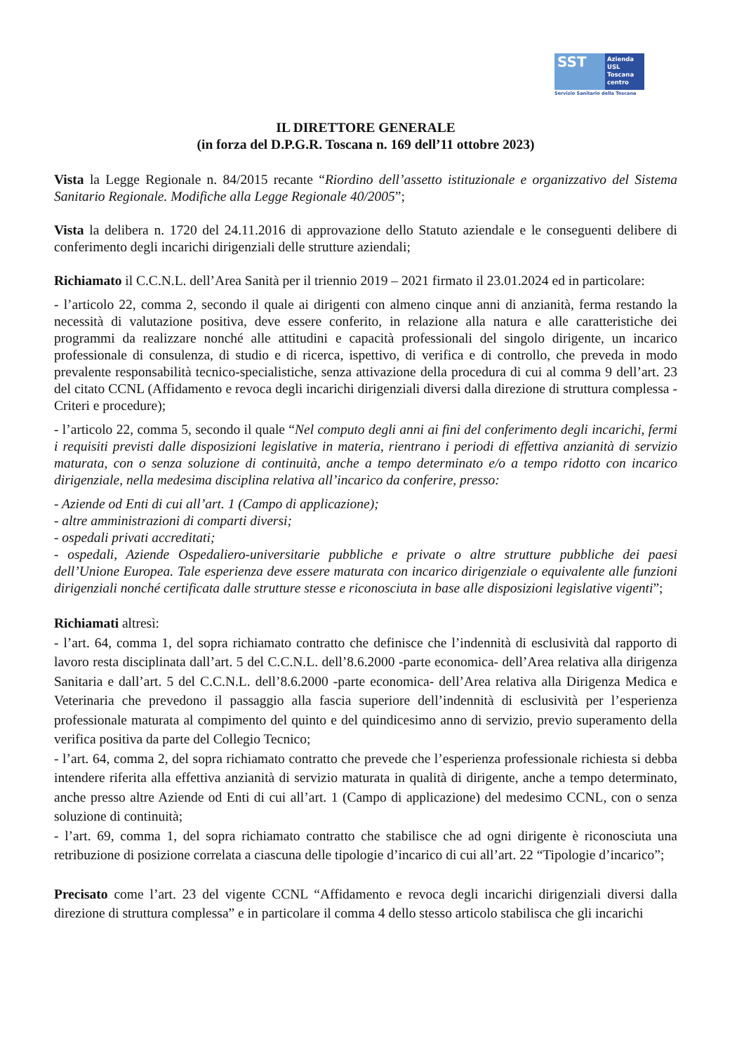SST
Azienda
USL
Toscana
centro
Servizio Sanitario della Toscana
IL DIRETTORE GENERALE
(in forza del D.P.G.R. Toscana n. 169 dell’11 ottobre 2023)
Vista la Legge Regionale n. 84/2015 recante “Riordino dell’assetto istituzionale e organizzativo del Sistema Sanitario Regionale. Modifiche alla Legge Regionale 40/2005”;
Vista la delibera n. 1720 del 24.11.2016 di approvazione dello Statuto aziendale e le conseguenti delibere di conferimento degli incarichi dirigenziali delle strutture aziendali;
Richiamato il C.C.N.L. dell’Area Sanità per il triennio 2019 – 2021 firmato il 23.01.2024 ed in particolare:
- l’articolo 22, comma 2, secondo il quale ai dirigenti con almeno cinque anni di anzianità, ferma restando la necessità di valutazione positiva, deve essere conferito, in relazione alla natura e alle caratteristiche dei programmi da realizzare nonché alle attitudini e capacità professionali del singolo dirigente, un incarico professionale di consulenza, di studio e di ricerca, ispettivo, di verifica e di controllo, che preveda in modo prevalente responsabilità tecnico-specialistiche, senza attivazione della procedura di cui al comma 9 dell’art. 23 del citato CCNL (Affidamento e revoca degli incarichi dirigenziali diversi dalla direzione di struttura complessa - Criteri e procedure);
- l’articolo 22, comma 5, secondo il quale “Nel computo degli anni ai fini del conferimento degli incarichi, fermi i requisiti previsti dalle disposizioni legislative in materia, rientrano i periodi di effettiva anzianità di servizio maturata, con o senza soluzione di continuità, anche a tempo determinato e/o a tempo ridotto con incarico dirigenziale, nella medesima disciplina relativa all’incarico da conferire, presso:
- Aziende od Enti di cui all’art. 1 (Campo di applicazione);
- altre amministrazioni di comparti diversi;
- ospedali privati accreditati;
- ospedali, Aziende Ospedaliero-universitarie pubbliche e private o altre strutture pubbliche dei paesi dell’Unione Europea. Tale esperienza deve essere maturata con incarico dirigenziale o equivalente alle funzioni dirigenziali nonché certificata dalle strutture stesse e riconosciuta in base alle disposizioni legislative vigenti”;
Richiamati altresì:
- l’art. 64, comma 1, del sopra richiamato contratto che definisce che l’indennità di esclusività dal rapporto di lavoro resta disciplinata dall’art. 5 del C.C.N.L. dell’8.6.2000 -parte economica- dell’Area relativa alla dirigenza Sanitaria e dall’art. 5 del C.C.N.L. dell’8.6.2000 -parte economica- dell’Area relativa alla Dirigenza Medica e Veterinaria che prevedono il passaggio alla fascia superiore dell’indennità di esclusività per l’esperienza professionale maturata al compimento del quinto e del quindicesimo anno di servizio, previo superamento della verifica positiva da parte del Collegio Tecnico;
- l’art. 64, comma 2, del sopra richiamato contratto che prevede che l’esperienza professionale richiesta si debba intendere riferita alla effettiva anzianità di servizio maturata in qualità di dirigente, anche a tempo determinato, anche presso altre Aziende od Enti di cui all’art. 1 (Campo di applicazione) del medesimo CCNL, con o senza soluzione di continuità;
- l’art. 69, comma 1, del sopra richiamato contratto che stabilisce che ad ogni dirigente è riconosciuta una retribuzione di posizione correlata a ciascuna delle tipologie d’incarico di cui all’art. 22 “Tipologie d’incarico”;
Precisato come l’art. 23 del vigente CCNL “Affidamento e revoca degli incarichi dirigenziali diversi dalla direzione di struttura complessa” e in particolare il comma 4 dello stesso articolo stabilisca che gli incarichi